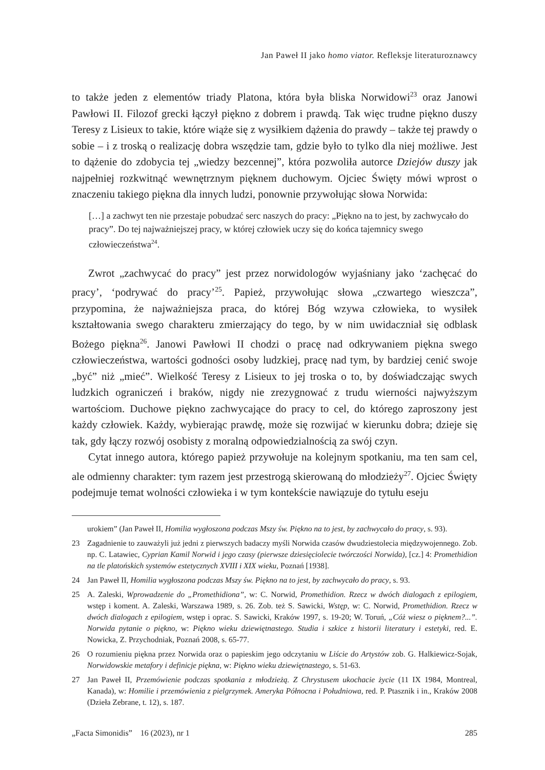Jan Paweł II jako homo viator. Refleksje literaturoznawcy
to także jeden z elementów triady Platona, która była bliska Norwidowi<sup>23</sup> oraz Janowi Pawłowi II. Filozof grecki łączył piękno z dobrem i prawdą. Tak więc trudne piękno duszy Teresy z Lisieux to takie, które wiąże się z wysiłkiem dążenia do prawdy – także tej prawdy o sobie – i z troską o realizację dobra wszędzie tam, gdzie było to tylko dla niej możliwe. Jest to dążenie do zdobycia tej „wiedzy bezcennej”, która pozwoliła autorce Dziejów duszy jak najpełniej rozkwitnąć wewnętrznym pięknem duchowym. Ojciec Święty mówi wprost o znaczeniu takiego piękna dla innych ludzi, ponownie przywołując słowa Norwida:
[…] a zachwyt ten nie przestaje pobudzać serc naszych do pracy: „Piękno na to jest, by zachwycało do pracy”. Do tej najważniejszej pracy, w której człowiek uczy się do końca tajemnicy swego człowieczeństwa<sup>24</sup>.
Zwrot „zachwycać do pracy” jest przez norwidologów wyjaśniany jako ‘zachęcać do pracy’, ‘podrywać do pracy’<sup>25</sup>. Papież, przywołując słowa „czwartego wieszcza”, przypomina, że najważniejsza praca, do której Bóg wzywa człowieka, to wysiłek kształtowania swego charakteru zmierzający do tego, by w nim uwidaczniał się odblask Bożego piękna<sup>26</sup>. Janowi Pawłowi II chodzi o pracę nad odkrywaniem piękna swego człowieczeństwa, wartości godności osoby ludzkiej, pracę nad tym, by bardziej cenić swoje „być” niż „mieć”. Wielkość Teresy z Lisieux to jej troska o to, by doświadczając swych ludzkich ograniczeń i braków, nigdy nie zrezygnować z trudu wierności najwyższym wartościom. Duchowe piękno zachwycające do pracy to cel, do którego zaproszony jest każdy człowiek. Każdy, wybierając prawdę, może się rozwijać w kierunku dobra; dzieje się tak, gdy łączy rozwój osobisty z moralną odpowiedzialnością za swój czyn.
Cytat innego autora, którego papież przywołuje na kolejnym spotkaniu, ma ten sam cel, ale odmienny charakter: tym razem jest przestrogą skierowaną do młodzieży<sup>27</sup>. Ojciec Święty podejmuje temat wolności człowieka i w tym kontekście nawiązuje do tytułu eseju
urokiem” (Jan Paweł II, Homilia wygłoszona podczas Mszy św. Piękno na to jest, by zachwycało do pracy, s. 93).
23 Zagadnienie to zauważyli już jedni z pierwszych badaczy myśli Norwida czasów dwudziestolecia międzywojennego. Zob. np. C. Latawiec, Cyprian Kamil Norwid i jego czasy (pierwsze dziesięciolecie twórczości Norwida), [cz.] 4: Promethidion na tle platońskich systemów estetycznych XVIII i XIX wieku, Poznań [1938].
24 Jan Paweł II, Homilia wygłoszona podczas Mszy św. Piękno na to jest, by zachwycało do pracy, s. 93.
25 A. Zaleski, Wprowadzenie do „Promethidiona”, w: C. Norwid, Promethidion. Rzecz w dwóch dialogach z epilogiem, wstęp i koment. A. Zaleski, Warszawa 1989, s. 26. Zob. też S. Sawicki, Wstęp, w: C. Norwid, Promethidion. Rzecz w dwóch dialogach z epilogiem, wstęp i oprac. S. Sawicki, Kraków 1997, s. 19-20; W. Toruń, „Cóż wiesz o pięknem?...”. Norwida pytanie o piękno, w: Piękno wieku dziewiętnastego. Studia i szkice z historii literatury i estetyki, red. E. Nowicka, Z. Przychodniak, Poznań 2008, s. 65-77.
26 O rozumieniu piękna przez Norwida oraz o papieskim jego odczytaniu w Liście do Artystów zob. G. Halkiewicz-Sojak, Norwidowskie metafory i definicje piękna, w: Piękno wieku dziewiętnastego, s. 51-63.
27 Jan Paweł II, Przemówienie podczas spotkania z młodzieżą. Z Chrystusem ukochacie życie (11 IX 1984, Montreal, Kanada), w: Homilie i przemówienia z pielgrzymek. Ameryka Północna i Południowa, red. P. Ptasznik i in., Kraków 2008 (Dzieła Zebrane, t. 12), s. 187.
„Facta Simonidis” 16 (2023), nr 1 285